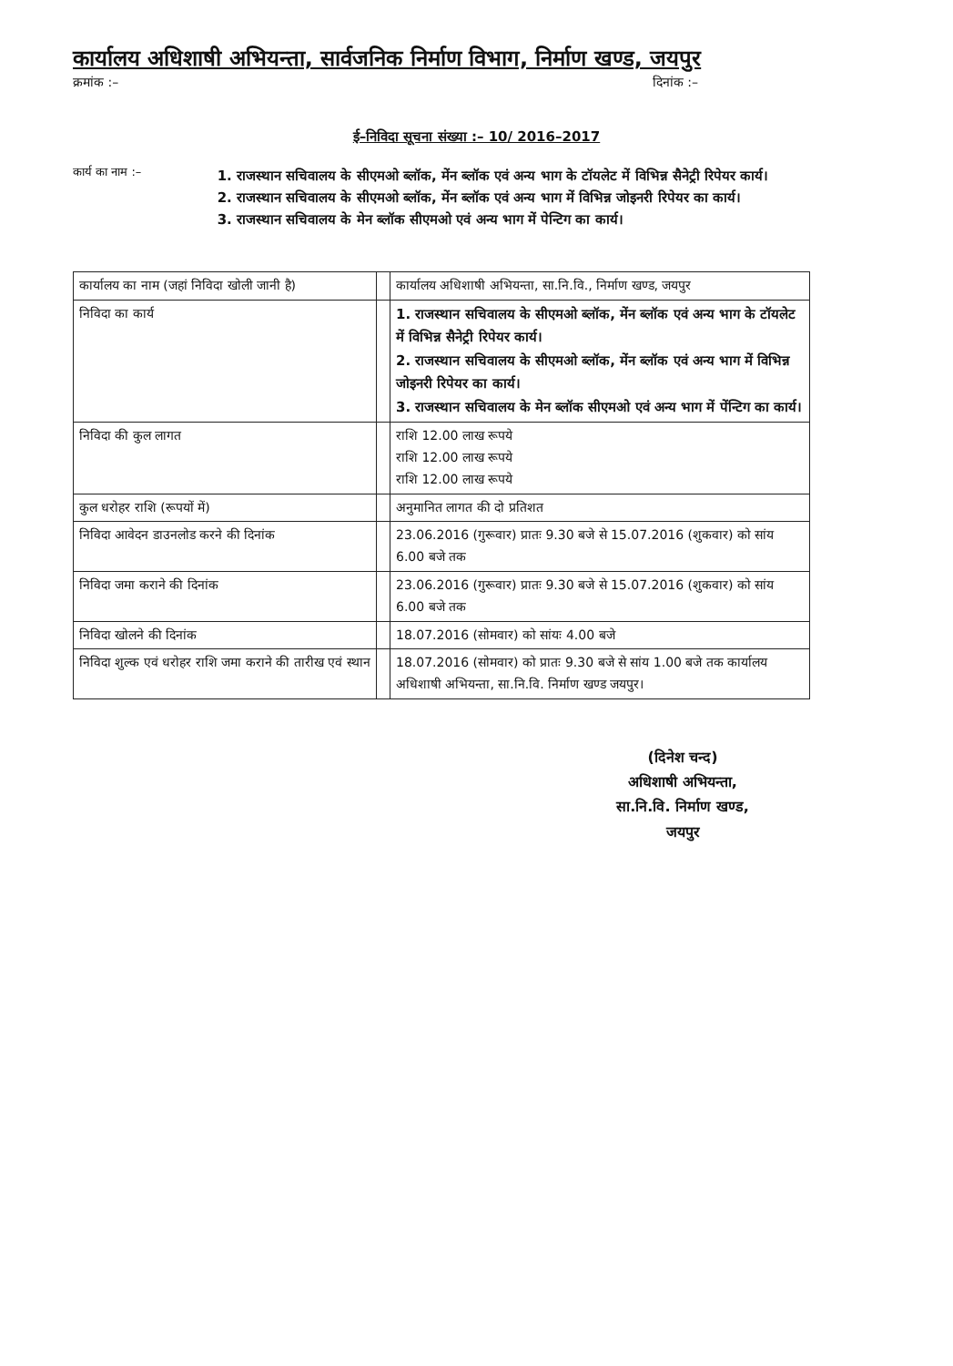कार्यालय अधिशाषी अभियन्ता, सार्वजनिक निर्माण विभाग, निर्माण खण्ड, जयपुर
क्रमांक :– दिनांक :–
ई–निविदा सूचना संख्या :– 10/ 2016–2017
कार्य का नाम :–
1. राजस्थान सचिवालय के सीएमओ ब्लॉक, मेंन ब्लॉक एवं अन्य भाग के टॉयलेट में विभिन्न सैनेट्री रिपेयर कार्य।
2. राजस्थान सचिवालय के सीएमओ ब्लॉक, मेंन ब्लॉक एवं अन्य भाग में विभिन्न जोइनरी रिपेयर का कार्य।
3. राजस्थान सचिवालय के मेन ब्लॉक सीएमओ एवं अन्य भाग में पेन्टिग का कार्य।
| कार्यालय का नाम (जहां निविदा खोली जानी है) | | कार्यालय अधिशाषी अभियन्ता, सा.नि.वि., निर्माण खण्ड, जयपुर |
| निविदा का कार्य | | 1. राजस्थान सचिवालय के सीएमओ ब्लॉक, मेंन ब्लॉक एवं अन्य भाग के टॉयलेट में विभिन्न सैनेट्री रिपेयर कार्य। 2. राजस्थान सचिवालय के सीएमओ ब्लॉक, मेंन ब्लॉक एवं अन्य भाग में विभिन्न जोइनरी रिपेयर का कार्य। 3. राजस्थान सचिवालय के मेन ब्लॉक सीएमओ एवं अन्य भाग में पेंन्टिग का कार्य। |
| निविदा की कुल लागत | | राशि 12.00 लाख रूपये राशि 12.00 लाख रूपये राशि 12.00 लाख रूपये |
| कुल धरोहर राशि (रूपयों में) | | अनुमानित लागत की दो प्रतिशत |
| निविदा आवेदन डाउनलोड करने की दिनांक | | 23.06.2016 (गुरूवार) प्रातः 9.30 बजे से 15.07.2016 (शुकवार) को सांय 6.00 बजे तक |
| निविदा जमा कराने की दिनांक | | 23.06.2016 (गुरूवार) प्रातः 9.30 बजे से 15.07.2016 (शुकवार) को सांय 6.00 बजे तक |
| निविदा खोलने की दिनांक | | 18.07.2016 (सोमवार) को सांयः 4.00 बजे |
| निविदा शुल्क एवं धरोहर राशि जमा कराने की तारीख एवं स्थान | | 18.07.2016 (सोमवार) को प्रातः 9.30 बजे से सांय 1.00 बजे तक कार्यालय अधिशाषी अभियन्ता, सा.नि.वि. निर्माण खण्ड जयपुर। |
(दिनेश चन्द)
अधिशाषी अभियन्ता,
सा.नि.वि. निर्माण खण्ड,
जयपुर